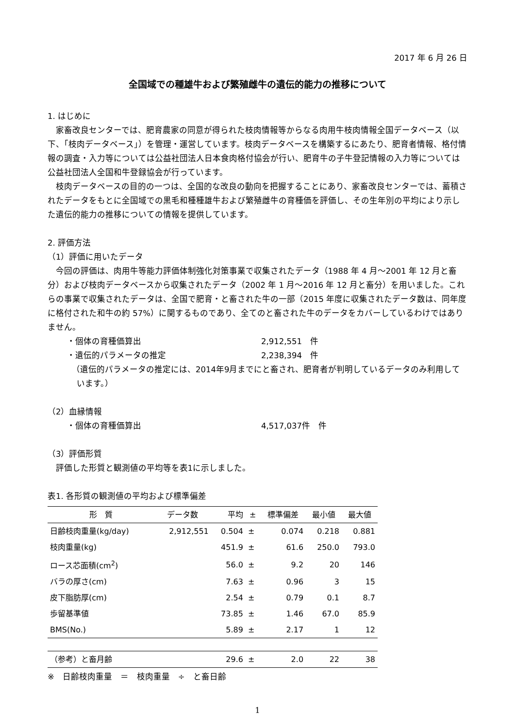2017 年 6 月 26 日
全国域での種雄牛および繁殖雌牛の遺伝的能力の推移について
1. はじめに
家畜改良センターでは、肥育農家の同意が得られた枝肉情報等からなる肉用牛枝肉情報全国データベース（以下、「枝肉データベース」）を管理・運営しています。枝肉データベースを構築するにあたり、肥育者情報、格付情報の調査・入力等については公益社団法人日本食肉格付協会が行い、肥育牛の子牛登記情報の入力等については公益社団法人全国和牛登録協会が行っています。
枝肉データベースの目的の一つは、全国的な改良の動向を把握することにあり、家畜改良センターでは、蓄積されたデータをもとに全国域での黒毛和種種雄牛および繁殖雌牛の育種価を評価し、その生年別の平均により示した遺伝的能力の推移についての情報を提供しています。
2. 評価方法
（1）評価に用いたデータ
今回の評価は、肉用牛等能力評価体制強化対策事業で収集されたデータ（1988 年 4 月～2001 年 12 月と畜分）および枝肉データベースから収集されたデータ（2002 年 1 月～2016 年 12 月と畜分）を用いました。これらの事業で収集されたデータは、全国で肥育・と畜された牛の一部（2015 年度に収集されたデータ数は、同年度に格付された和牛の約 57%）に関するものであり、全てのと畜された牛のデータをカバーしているわけではありません。
・個体の育種価算出 2,912,551　件
・遺伝的パラメータの推定 2,238,394　件
（遺伝的パラメータの推定には、2014年9月までにと畜され、肥育者が判明しているデータのみ利用しています。）
（2）血縁情報
・個体の育種価算出 4,517,037件　件
（3）評価形質
評価した形質と観測値の平均等を表1に示しました。
表1. 各形質の観測値の平均および標準偏差
| 形 質 | データ数 | 平均 | ± | 標準偏差 | 最小値 | 最大値 |
| --- | --- | --- | --- | --- | --- | --- |
| 日齢枝肉重量(kg/day) | 2,912,551 | 0.504 | ± | 0.074 | 0.218 | 0.881 |
| 枝肉重量(kg) | | 451.9 | ± | 61.6 | 250.0 | 793.0 |
| ロース芯面積(cm<sup>2</sup>) | | 56.0 | ± | 9.2 | 20 | 146 |
| バラの厚さ(cm) | | 7.63 | ± | 0.96 | 3 | 15 |
| 皮下脂肪厚(cm) | | 2.54 | ± | 0.79 | 0.1 | 8.7 |
| 歩留基準値 | | 73.85 | ± | 1.46 | 67.0 | 85.9 |
| BMS(No.) | | 5.89 | ± | 2.17 | 1 | 12 |
| （参考）と畜月齢 | | 29.6 | ± | 2.0 | 22 | 38 |
※　日齢枝肉重量　＝　枝肉重量　÷　と畜日齢
1